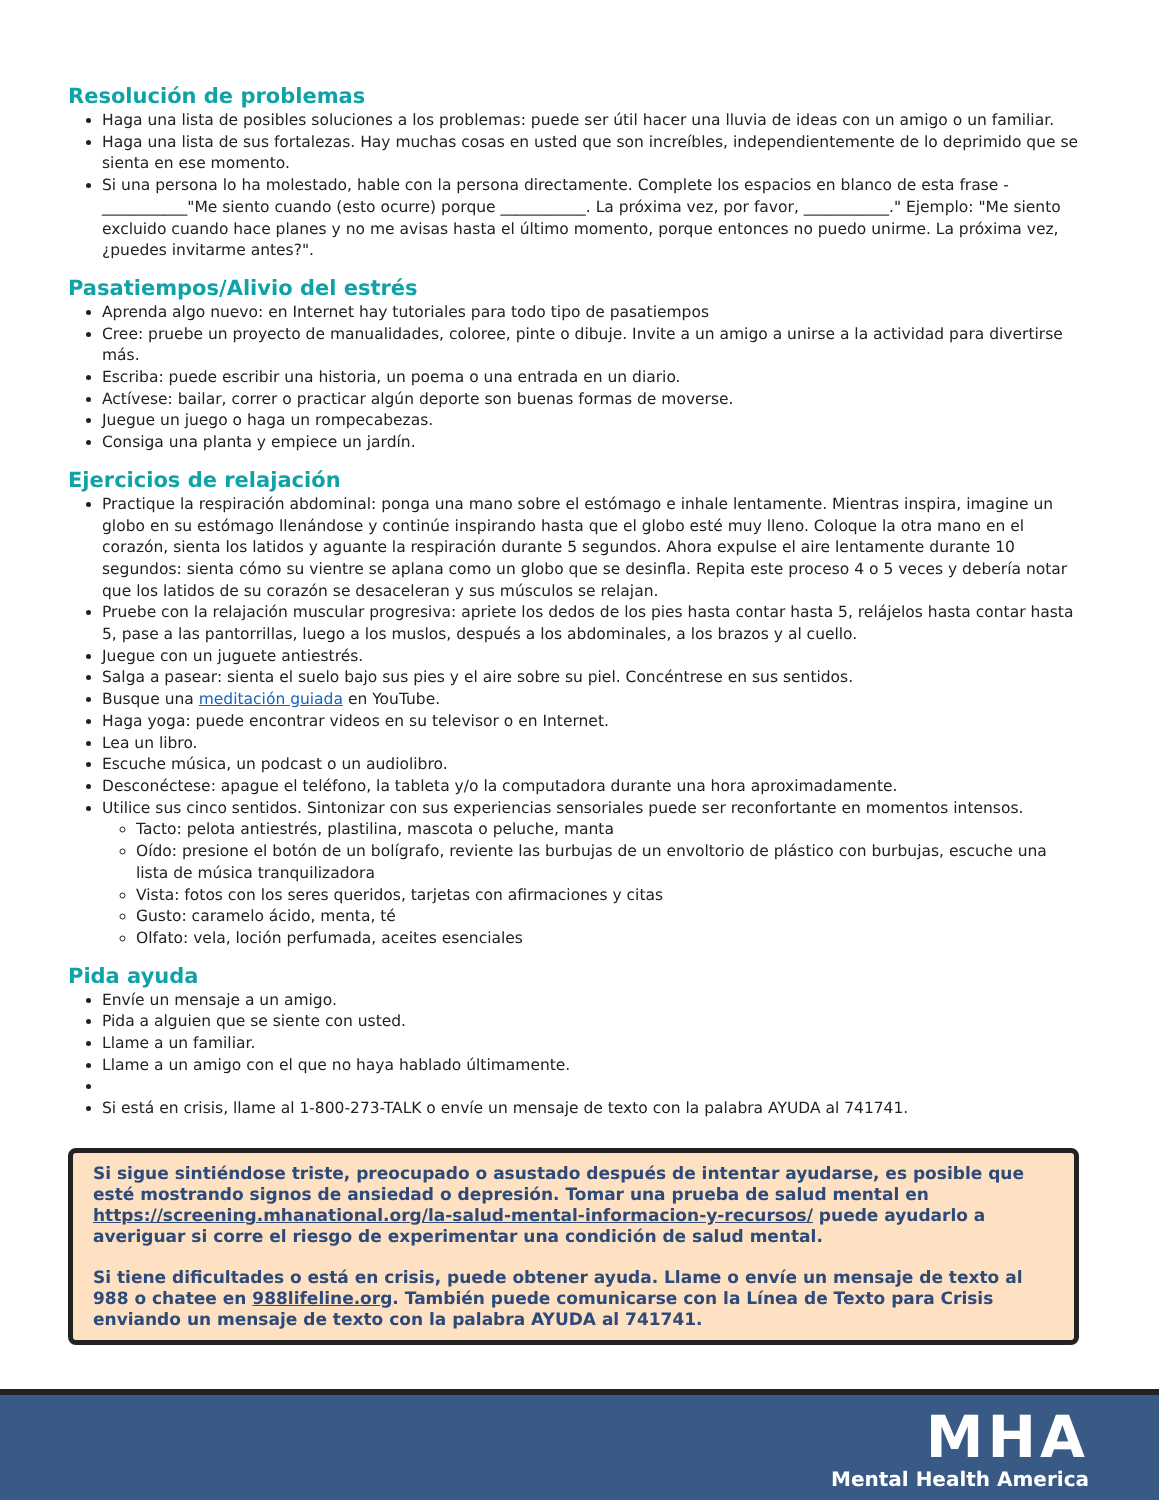Resolución de problemas
Haga una lista de posibles soluciones a los problemas: puede ser útil hacer una lluvia de ideas con un amigo o un familiar.
Haga una lista de sus fortalezas. Hay muchas cosas en usted que son increíbles, independientemente de lo deprimido que se sienta en ese momento.
Si una persona lo ha molestado, hable con la persona directamente. Complete los espacios en blanco de esta frase - ___________"Me siento cuando (esto ocurre) porque ___________. La próxima vez, por favor, ___________." Ejemplo: "Me siento excluido cuando hace planes y no me avisas hasta el último momento, porque entonces no puedo unirme. La próxima vez, ¿puedes invitarme antes?".
Pasatiempos/Alivio del estrés
Aprenda algo nuevo: en Internet hay tutoriales para todo tipo de pasatiempos
Cree: pruebe un proyecto de manualidades, coloree, pinte o dibuje. Invite a un amigo a unirse a la actividad para divertirse más.
Escriba: puede escribir una historia, un poema o una entrada en un diario.
Actívese: bailar, correr o practicar algún deporte son buenas formas de moverse.
Juegue un juego o haga un rompecabezas.
Consiga una planta y empiece un jardín.
Ejercicios de relajación
Practique la respiración abdominal: ponga una mano sobre el estómago e inhale lentamente. Mientras inspira, imagine un globo en su estómago llenándose y continúe inspirando hasta que el globo esté muy lleno. Coloque la otra mano en el corazón, sienta los latidos y aguante la respiración durante 5 segundos. Ahora expulse el aire lentamente durante 10 segundos: sienta cómo su vientre se aplana como un globo que se desinfla. Repita este proceso 4 o 5 veces y debería notar que los latidos de su corazón se desaceleran y sus músculos se relajan.
Pruebe con la relajación muscular progresiva: apriete los dedos de los pies hasta contar hasta 5, relájelos hasta contar hasta 5, pase a las pantorrillas, luego a los muslos, después a los abdominales, a los brazos y al cuello.
Juegue con un juguete antiestrés.
Salga a pasear: sienta el suelo bajo sus pies y el aire sobre su piel. Concéntrese en sus sentidos.
Busque una meditación guiada en YouTube.
Haga yoga: puede encontrar videos en su televisor o en Internet.
Lea un libro.
Escuche música, un podcast o un audiolibro.
Desconéctese: apague el teléfono, la tableta y/o la computadora durante una hora aproximadamente.
Utilice sus cinco sentidos. Sintonizar con sus experiencias sensoriales puede ser reconfortante en momentos intensos.
Tacto: pelota antiestrés, plastilina, mascota o peluche, manta
Oído: presione el botón de un bolígrafo, reviente las burbujas de un envoltorio de plástico con burbujas, escuche una lista de música tranquilizadora
Vista: fotos con los seres queridos, tarjetas con afirmaciones y citas
Gusto: caramelo ácido, menta, té
Olfato: vela, loción perfumada, aceites esenciales
Pida ayuda
Envíe un mensaje a un amigo.
Pida a alguien que se siente con usted.
Llame a un familiar.
Llame a un amigo con el que no haya hablado últimamente.
Si está en crisis, llame al 1-800-273-TALK o envíe un mensaje de texto con la palabra AYUDA al 741741.
Si sigue sintiéndose triste, preocupado o asustado después de intentar ayudarse, es posible que esté mostrando signos de ansiedad o depresión. Tomar una prueba de salud mental en https://screening.mhanational.org/la-salud-mental-informacion-y-recursos/ puede ayudarlo a averiguar si corre el riesgo de experimentar una condición de salud mental.
Si tiene dificultades o está en crisis, puede obtener ayuda. Llame o envíe un mensaje de texto al 988 o chatee en 988lifeline.org. También puede comunicarse con la Línea de Texto para Crisis enviando un mensaje de texto con la palabra AYUDA al 741741.
MHA
Mental Health America